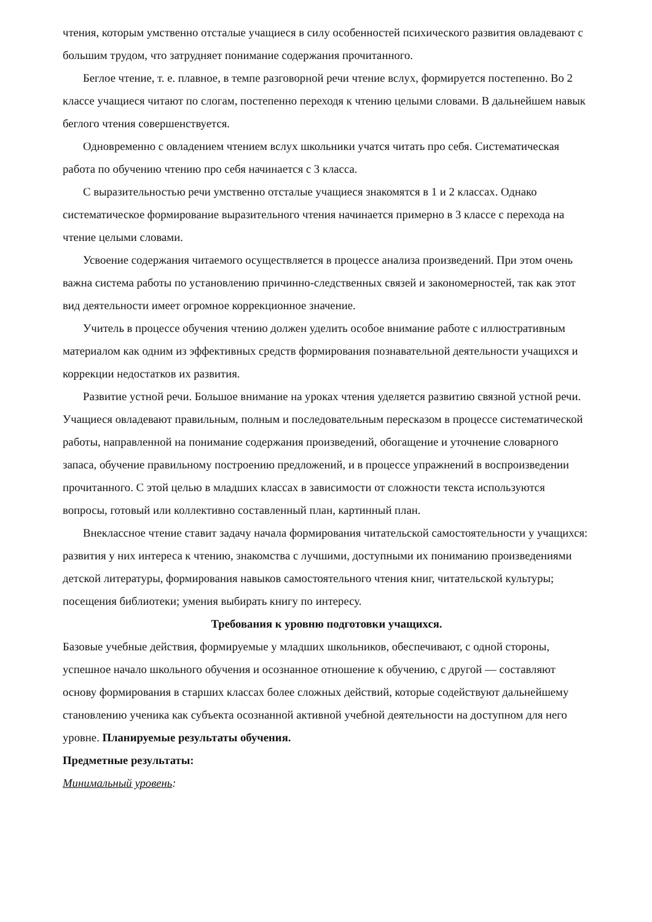чтения, которым умственно отсталые учащиеся в силу особенностей психического развития овладевают с большим трудом, что затрудняет понимание содержания прочитанного.
Беглое чтение, т. е. плавное, в темпе разговорной речи чтение вслух, формируется постепенно. Во 2 классе учащиеся читают по слогам, постепенно переходя к чтению целыми словами. В дальнейшем навык беглого чтения совершенствуется.
Одновременно с овладением чтением вслух школьники учатся читать про себя. Систематическая работа по обучению чтению про себя начинается с 3 класса.
С выразительностью речи умственно отсталые учащиеся знакомятся в 1 и 2 классах. Однако систематическое формирование выразительного чтения начинается примерно в 3 классе с перехода на чтение целыми словами.
Усвоение содержания читаемого осуществляется в процессе анализа произведений. При этом очень важна система работы по установлению причинно-следственных связей и закономерностей, так как этот вид деятельности имеет огромное коррекционное значение.
Учитель в процессе обучения чтению должен уделить особое внимание работе с иллюстративным материалом как одним из эффективных средств формирования познавательной деятельности учащихся и коррекции недостатков их развития.
Развитие устной речи. Большое внимание на уроках чтения уделяется развитию связной устной речи. Учащиеся овладевают правильным, полным и последовательным пересказом в процессе систематической работы, направленной на понимание содержания произведений, обогащение и уточнение словарного запаса, обучение правильному построению предложений, и в процессе упражнений в воспроизведении прочитанного. С этой целью в младших классах в зависимости от сложности текста используются вопросы, готовый или коллективно составленный план, картинный план.
Внеклассное чтение ставит задачу начала формирования читательской самостоятельности у учащихся: развития у них интереса к чтению, знакомства с лучшими, доступными их пониманию произведениями детской литературы, формирования навыков самостоятельного чтения книг, читательской культуры; посещения библиотеки; умения выбирать книгу по интересу.
Требования к уровню подготовки учащихся.
Базовые учебные действия, формируемые у младших школьников, обеспечивают, с одной стороны, успешное начало школьного обучения и осознанное отношение к обучению, с другой — составляют основу формирования в старших классах более сложных действий, которые содействуют дальнейшему становлению ученика как субъекта осознанной активной учебной деятельности на доступном для него уровне. Планируемые результаты обучения.
Предметные результаты:
Минимальный уровень: